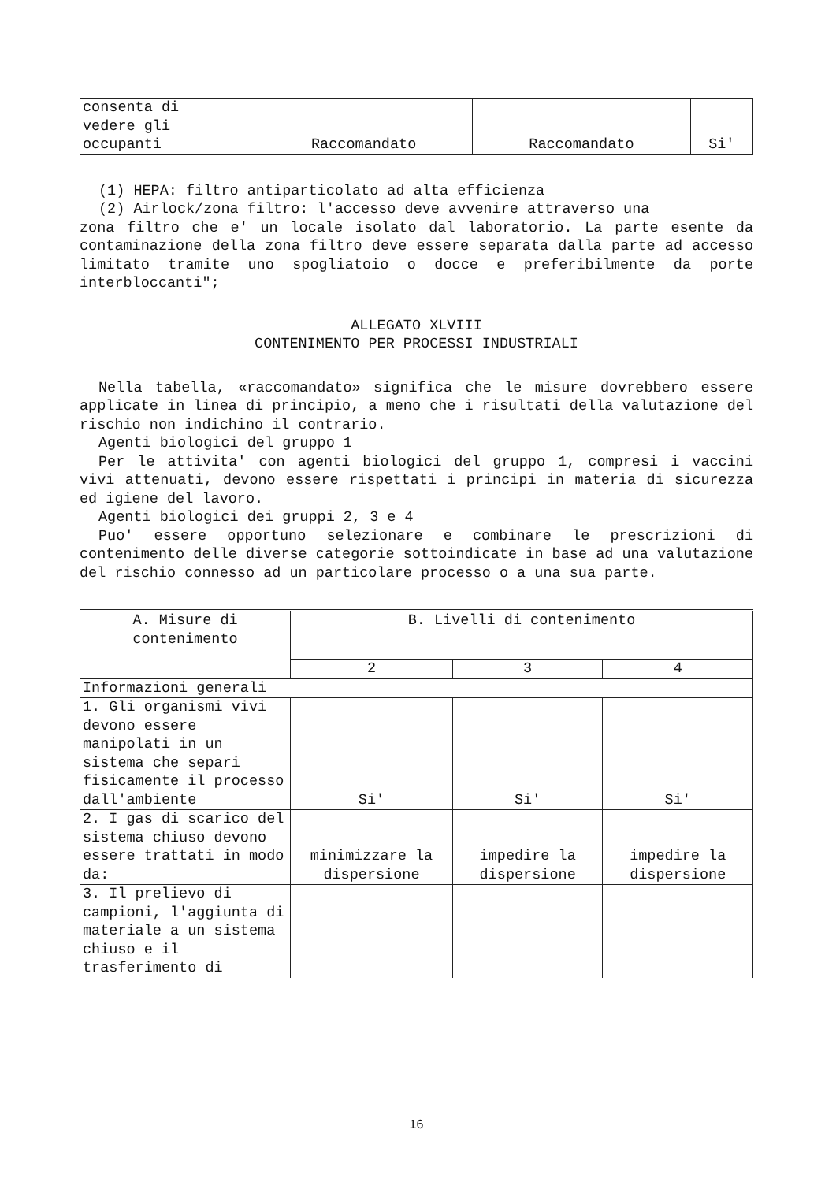| consenta di vedere gli occupanti | Raccomandato | Raccomandato | Si' |
(1) HEPA: filtro antiparticolato ad alta efficienza
(2) Airlock/zona filtro: l'accesso deve avvenire attraverso una
zona filtro che e' un locale isolato dal laboratorio. La parte esente da contaminazione della zona filtro deve essere separata dalla parte ad accesso limitato tramite uno spogliatoio o docce e preferibilmente da porte interbloccanti";
ALLEGATO XLVIII
CONTENIMENTO PER PROCESSI INDUSTRIALI
Nella tabella, «raccomandato» significa che le misure dovrebbero essere applicate in linea di principio, a meno che i risultati della valutazione del rischio non indichino il contrario.
Agenti biologici del gruppo 1
Per le attivita' con agenti biologici del gruppo 1, compresi i vaccini vivi attenuati, devono essere rispettati i principi in materia di sicurezza ed igiene del lavoro.
Agenti biologici dei gruppi 2, 3 e 4
Puo' essere opportuno selezionare e combinare le prescrizioni di contenimento delle diverse categorie sottoindicate in base ad una valutazione del rischio connesso ad un particolare processo o a una sua parte.
| A. Misure di contenimento | B. Livelli di contenimento | | |
| --- | --- | --- | --- |
| | 2 | 3 | 4 |
| Informazioni generali | | | |
| 1. Gli organismi vivi devono essere manipolati in un sistema che separi fisicamente il processo dall'ambiente | Si' | Si' | Si' |
| 2. I gas di scarico del sistema chiuso devono essere trattati in modo da: | minimizzare la dispersione | impedire la dispersione | impedire la dispersione |
| 3. Il prelievo di campioni, l'aggiunta di materiale a un sistema chiuso e il trasferimento di | | | |
16